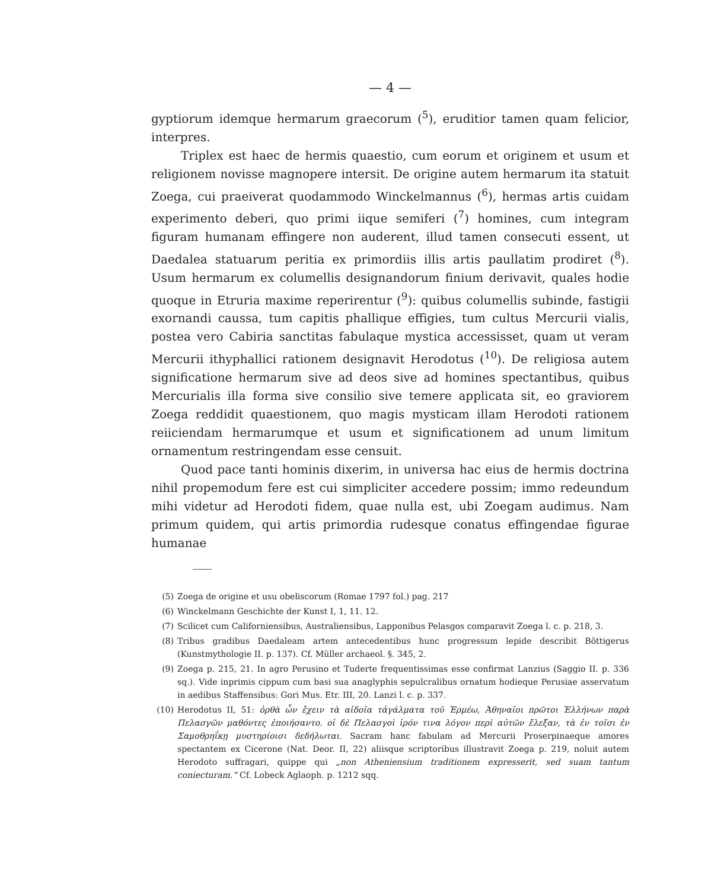— 4 —
gyptiorum idemque hermarum graecorum (<sup>5</sup>), eruditior tamen quam felicior, interpres.
Triplex est haec de hermis quaestio, cum eorum et originem et usum et religionem novisse magnopere intersit. De origine autem hermarum ita statuit Zoega, cui praeiverat quodammodo Winckelmannus (<sup>6</sup>), hermas artis cuidam experimento deberi, quo primi iique semiferi (<sup>7</sup>) homines, cum integram figuram humanam effingere non auderent, illud tamen consecuti essent, ut Daedalea statuarum peritia ex primordiis illis artis paullatim prodiret (<sup>8</sup>). Usum hermarum ex columellis designandorum finium derivavit, quales hodie quoque in Etruria maxime reperirentur (<sup>9</sup>): quibus columellis subinde, fastigii exornandi caussa, tum capitis phallique effigies, tum cultus Mercurii vialis, postea vero Cabiria sanctitas fabulaque mystica accessisset, quam ut veram Mercurii ithyphallici rationem designavit Herodotus (<sup>10</sup>). De religiosa autem significatione hermarum sive ad deos sive ad homines spectantibus, quibus Mercurialis illa forma sive consilio sive temere applicata sit, eo graviorem Zoega reddidit quaestionem, quo magis mysticam illam Herodoti rationem reiiciendam hermarumque et usum et significationem ad unum limitum ornamentum restringendam esse censuit.
Quod pace tanti hominis dixerim, in universa hac eius de hermis doctrina nihil propemodum fere est cui simpliciter accedere possim; immo redeundum mihi videtur ad Herodoti fidem, quae nulla est, ubi Zoegam audimus. Nam primum quidem, qui artis primordia rudesque conatus effingendae figurae humanae
(5) Zoega de origine et usu obeliscorum (Romae 1797 fol.) pag. 217
(6) Winckelmann Geschichte der Kunst I, 1, 11. 12.
(7) Scilicet cum Californiensibus, Australiensibus, Lapponibus Pelasgos comparavit Zoega l. c. p. 218, 3.
(8) Tribus gradibus Daedaleam artem antecedentibus hunc progressum lepide describit Böttigerus (Kunstmythologie II. p. 137). Cf. Müller archaeol. §. 345, 2.
(9) Zoega p. 215, 21. In agro Perusino et Tuderte frequentissimas esse confirmat Lanzius (Saggio II. p. 336 sq.). Vide inprimis cippum cum basi sua anaglyphis sepulcralibus ornatum hodieque Perusiae asservatum in aedibus Staffensibus: Gori Mus. Etr. III, 20. Lanzi l. c. p. 337.
(10) Herodotus II, 51: ὀρθὰ ὦν ἔχειν τὰ αἰδοῖα τἀγάλματα τοῦ Ἑρμέω, Ἀθηναῖοι πρῶτοι Ἑλλήνων παρὰ Πελασγῶν μαθόντες ἐποιήσαντο. οἱ δὲ Πελασγοὶ ἱρόν τινα λόγον περὶ αὐτῶν ἔλεξαν, τὰ ἐν τοῖσι ἐν Σαμοθρηΐκῃ μυστηρίοισι δεδήλωται. Sacram hanc fabulam ad Mercurii Proserpinaeque amores spectantem ex Cicerone (Nat. Deor. II, 22) aliisque scriptoribus illustravit Zoega p. 219, noluit autem Herodoto suffragari, quippe qui „non Atheniensium traditionem expresserit, sed suam tantum coniecturam.“ Cf. Lobeck Aglaoph. p. 1212 sqq.